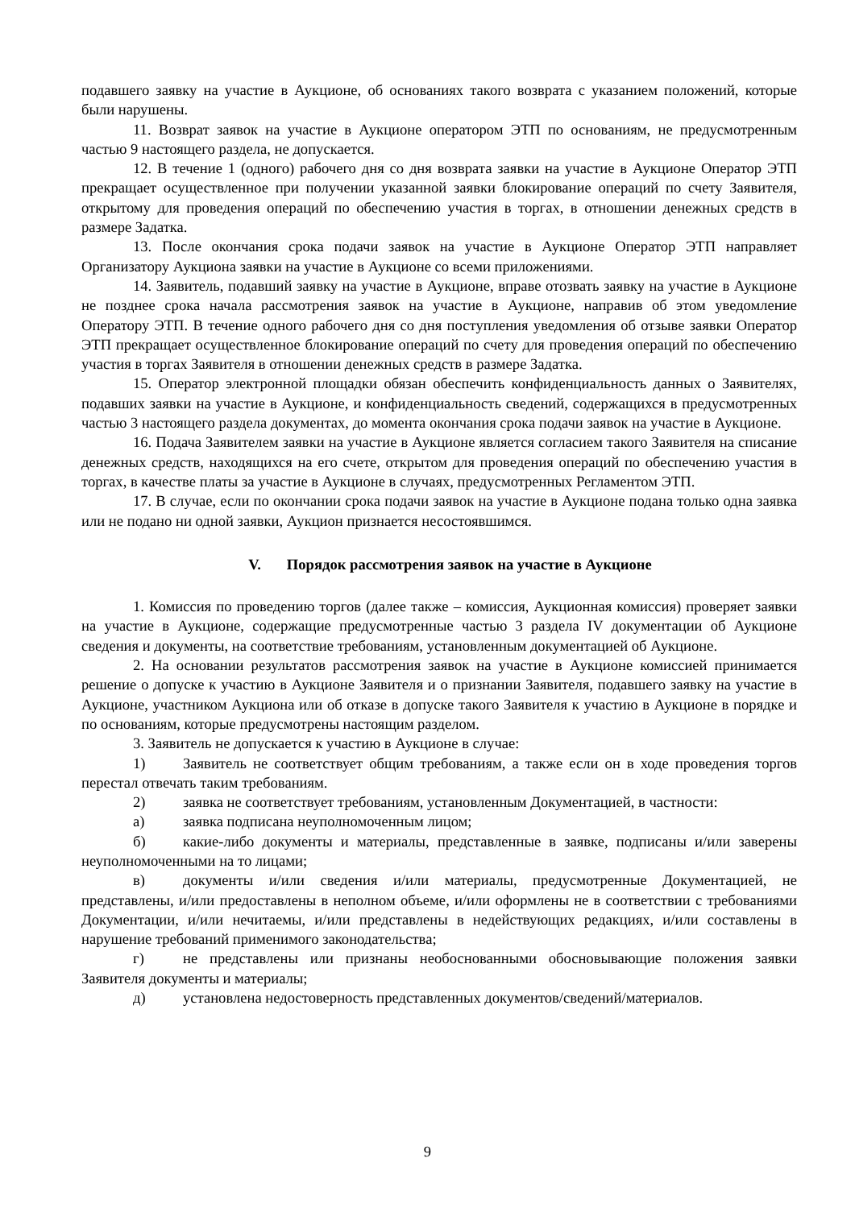подавшего заявку на участие в Аукционе, об основаниях такого возврата с указанием положений, которые были нарушены.
11. Возврат заявок на участие в Аукционе оператором ЭТП по основаниям, не предусмотренным частью 9 настоящего раздела, не допускается.
12. В течение 1 (одного) рабочего дня со дня возврата заявки на участие в Аукционе Оператор ЭТП прекращает осуществленное при получении указанной заявки блокирование операций по счету Заявителя, открытому для проведения операций по обеспечению участия в торгах, в отношении денежных средств в размере Задатка.
13. После окончания срока подачи заявок на участие в Аукционе Оператор ЭТП направляет Организатору Аукциона заявки на участие в Аукционе со всеми приложениями.
14. Заявитель, подавший заявку на участие в Аукционе, вправе отозвать заявку на участие в Аукционе не позднее срока начала рассмотрения заявок на участие в Аукционе, направив об этом уведомление Оператору ЭТП. В течение одного рабочего дня со дня поступления уведомления об отзыве заявки Оператор ЭТП прекращает осуществленное блокирование операций по счету для проведения операций по обеспечению участия в торгах Заявителя в отношении денежных средств в размере Задатка.
15. Оператор электронной площадки обязан обеспечить конфиденциальность данных о Заявителях, подавших заявки на участие в Аукционе, и конфиденциальность сведений, содержащихся в предусмотренных частью 3 настоящего раздела документах, до момента окончания срока подачи заявок на участие в Аукционе.
16. Подача Заявителем заявки на участие в Аукционе является согласием такого Заявителя на списание денежных средств, находящихся на его счете, открытом для проведения операций по обеспечению участия в торгах, в качестве платы за участие в Аукционе в случаях, предусмотренных Регламентом ЭТП.
17. В случае, если по окончании срока подачи заявок на участие в Аукционе подана только одна заявка или не подано ни одной заявки, Аукцион признается несостоявшимся.
V. Порядок рассмотрения заявок на участие в Аукционе
1. Комиссия по проведению торгов (далее также – комиссия, Аукционная комиссия) проверяет заявки на участие в Аукционе, содержащие предусмотренные частью 3 раздела IV документации об Аукционе сведения и документы, на соответствие требованиям, установленным документацией об Аукционе.
2. На основании результатов рассмотрения заявок на участие в Аукционе комиссией принимается решение о допуске к участию в Аукционе Заявителя и о признании Заявителя, подавшего заявку на участие в Аукционе, участником Аукциона или об отказе в допуске такого Заявителя к участию в Аукционе в порядке и по основаниям, которые предусмотрены настоящим разделом.
3. Заявитель не допускается к участию в Аукционе в случае:
1) Заявитель не соответствует общим требованиям, а также если он в ходе проведения торгов перестал отвечать таким требованиям.
2) заявка не соответствует требованиям, установленным Документацией, в частности:
а) заявка подписана неуполномоченным лицом;
б) какие-либо документы и материалы, представленные в заявке, подписаны и/или заверены неуполномоченными на то лицами;
в) документы и/или сведения и/или материалы, предусмотренные Документацией, не представлены, и/или предоставлены в неполном объеме, и/или оформлены не в соответствии с требованиями Документации, и/или нечитаемы, и/или представлены в недействующих редакциях, и/или составлены в нарушение требований применимого законодательства;
г) не представлены или признаны необоснованными обосновывающие положения заявки Заявителя документы и материалы;
д) установлена недостоверность представленных документов/сведений/материалов.
9